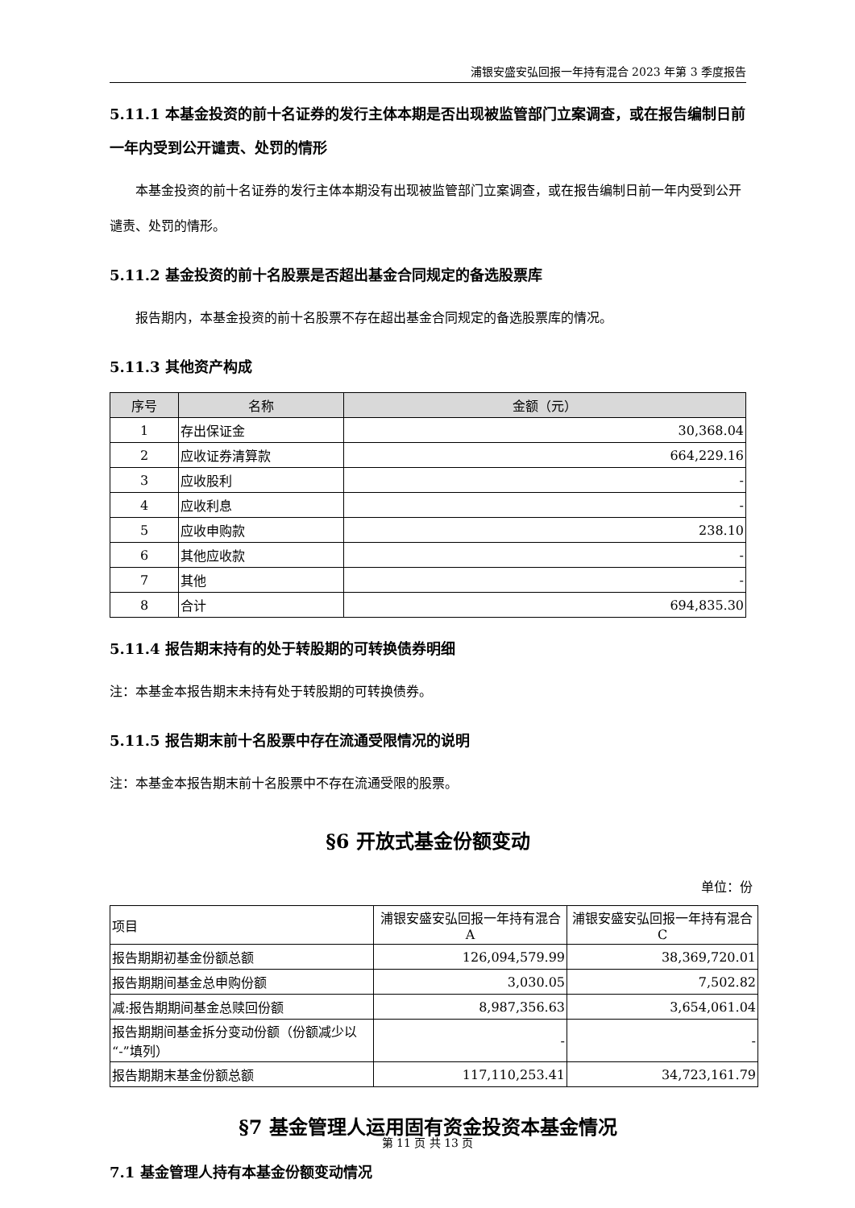浦银安盛安弘回报一年持有混合 2023 年第 3 季度报告
5.11.1 本基金投资的前十名证券的发行主体本期是否出现被监管部门立案调查，或在报告编制日前一年内受到公开谴责、处罚的情形
本基金投资的前十名证券的发行主体本期没有出现被监管部门立案调查，或在报告编制日前一年内受到公开谴责、处罚的情形。
5.11.2 基金投资的前十名股票是否超出基金合同规定的备选股票库
报告期内，本基金投资的前十名股票不存在超出基金合同规定的备选股票库的情况。
5.11.3 其他资产构成
| 序号 | 名称 | 金额（元） |
| --- | --- | --- |
| 1 | 存出保证金 | 30,368.04 |
| 2 | 应收证券清算款 | 664,229.16 |
| 3 | 应收股利 | - |
| 4 | 应收利息 | - |
| 5 | 应收申购款 | 238.10 |
| 6 | 其他应收款 | - |
| 7 | 其他 | - |
| 8 | 合计 | 694,835.30 |
5.11.4 报告期末持有的处于转股期的可转换债券明细
注：本基金本报告期末未持有处于转股期的可转换债券。
5.11.5 报告期末前十名股票中存在流通受限情况的说明
注：本基金本报告期末前十名股票中不存在流通受限的股票。
§6 开放式基金份额变动
单位：份
| 项目 | 浦银安盛安弘回报一年持有混合 A | 浦银安盛安弘回报一年持有混合 C |
| 报告期期初基金份额总额 | 126,094,579.99 | 38,369,720.01 |
| 报告期期间基金总申购份额 | 3,030.05 | 7,502.82 |
| 减:报告期期间基金总赎回份额 | 8,987,356.63 | 3,654,061.04 |
| 报告期期间基金拆分变动份额（份额减少以“-”填列） | - | - |
| 报告期期末基金份额总额 | 117,110,253.41 | 34,723,161.79 |
§7 基金管理人运用固有资金投资本基金情况
7.1 基金管理人持有本基金份额变动情况
第 11 页 共 13 页